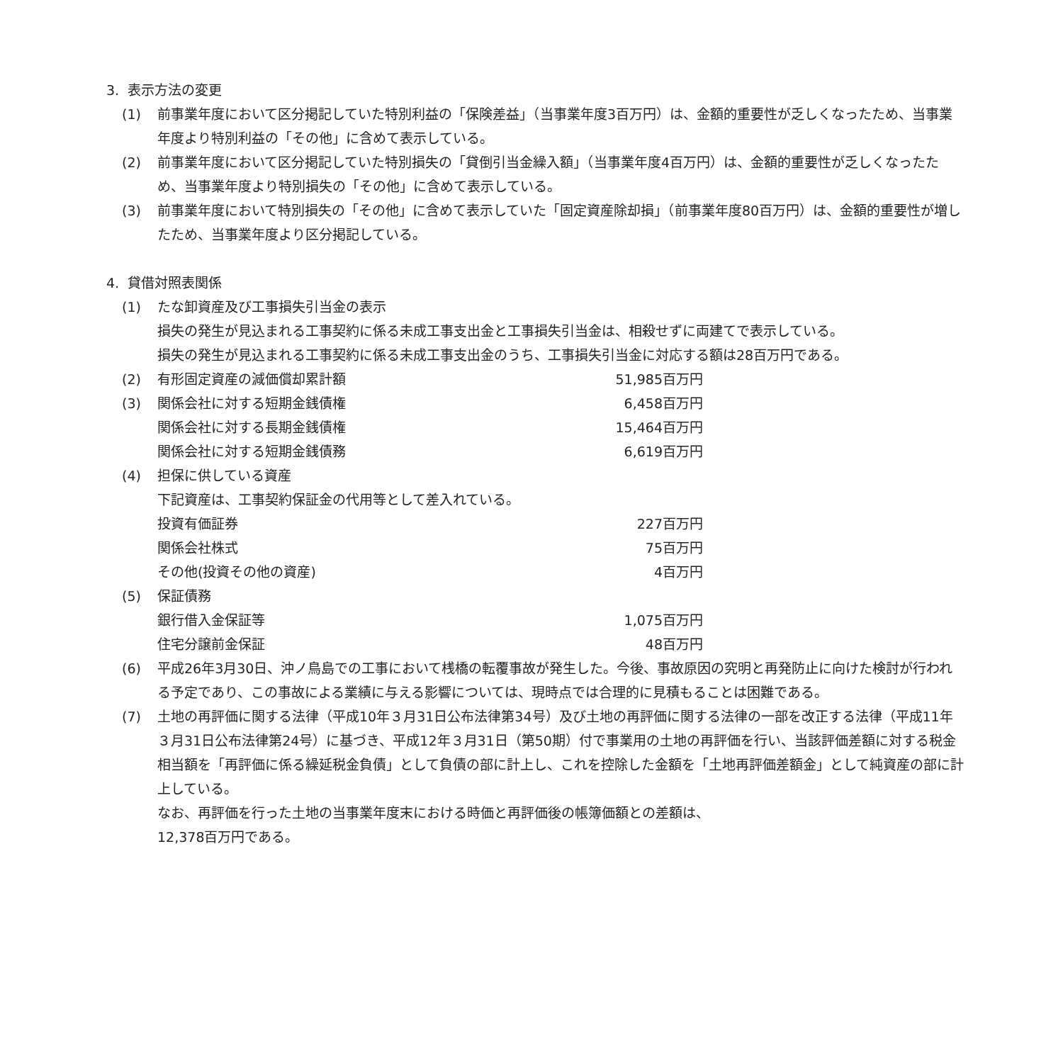3. 表示方法の変更
(1) 前事業年度において区分掲記していた特別利益の「保険差益」（当事業年度3百万円）は、金額的重要性が乏しくなったため、当事業年度より特別利益の「その他」に含めて表示している。
(2) 前事業年度において区分掲記していた特別損失の「貸倒引当金繰入額」（当事業年度4百万円）は、金額的重要性が乏しくなったため、当事業年度より特別損失の「その他」に含めて表示している。
(3) 前事業年度において特別損失の「その他」に含めて表示していた「固定資産除却損」（前事業年度80百万円）は、金額的重要性が増したため、当事業年度より区分掲記している。
4. 貸借対照表関係
(1) たな卸資産及び工事損失引当金の表示
損失の発生が見込まれる工事契約に係る未成工事支出金と工事損失引当金は、相殺せずに両建てで表示している。
損失の発生が見込まれる工事契約に係る未成工事支出金のうち、工事損失引当金に対応する額は28百万円である。
(2)
| 有形固定資産の減価償却累計額 | 51,985百万円 |
(3)
| 関係会社に対する短期金銭債権 | 6,458百万円 |
| 関係会社に対する長期金銭債権 | 15,464百万円 |
| 関係会社に対する短期金銭債務 | 6,619百万円 |
(4) 担保に供している資産
下記資産は、工事契約保証金の代用等として差入れている。
| 投資有価証券 | 227百万円 |
| 関係会社株式 | 75百万円 |
| その他(投資その他の資産) | 4百万円 |
(5) 保証債務
| 銀行借入金保証等 | 1,075百万円 |
| 住宅分譲前金保証 | 48百万円 |
(6) 平成26年3月30日、沖ノ鳥島での工事において桟橋の転覆事故が発生した。今後、事故原因の究明と再発防止に向けた検討が行われる予定であり、この事故による業績に与える影響については、現時点では合理的に見積もることは困難である。
(7) 土地の再評価に関する法律（平成10年３月31日公布法律第34号）及び土地の再評価に関する法律の一部を改正する法律（平成11年３月31日公布法律第24号）に基づき、平成12年３月31日（第50期）付で事業用の土地の再評価を行い、当該評価差額に対する税金相当額を「再評価に係る繰延税金負債」として負債の部に計上し、これを控除した金額を「土地再評価差額金」として純資産の部に計上している。
なお、再評価を行った土地の当事業年度末における時価と再評価後の帳簿価額との差額は、
12,378百万円である。